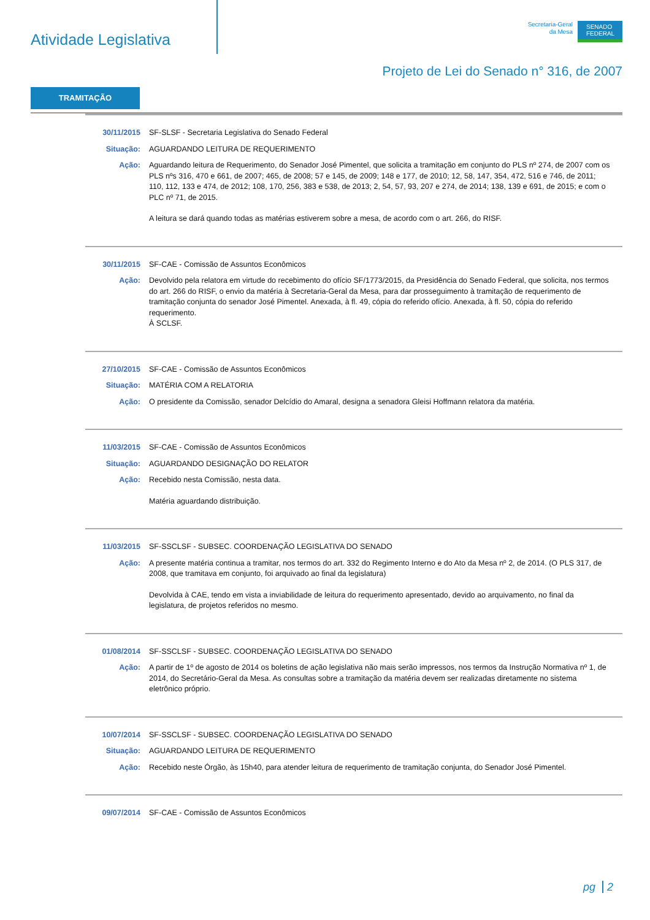Atividade Legislativa
Secretaria-Geral
da Mesa
SENADO
FEDERAL
Projeto de Lei do Senado n° 316, de 2007
TRAMITAÇÃO
| 30/11/2015 | SF-SLSF - Secretaria Legislativa do Senado Federal |
| Situação: | AGUARDANDO LEITURA DE REQUERIMENTO |
| Ação: | Aguardando leitura de Requerimento, do Senador José Pimentel, que solicita a tramitação em conjunto do PLS nº 274, de 2007 com os PLS nºs 316, 470 e 661, de 2007; 465, de 2008; 57 e 145, de 2009; 148 e 177, de 2010; 12, 58, 147, 354, 472, 516 e 746, de 2011; 110, 112, 133 e 474, de 2012; 108, 170, 256, 383 e 538, de 2013; 2, 54, 57, 93, 207 e 274, de 2014; 138, 139 e 691, de 2015; e com o PLC nº 71, de 2015. A leitura se dará quando todas as matérias estiverem sobre a mesa, de acordo com o art. 266, do RISF. |
| 30/11/2015 | SF-CAE - Comissão de Assuntos Econômicos |
| Ação: | Devolvido pela relatora em virtude do recebimento do ofício SF/1773/2015, da Presidência do Senado Federal, que solicita, nos termos do art. 266 do RISF, o envio da matéria à Secretaria-Geral da Mesa, para dar prosseguimento à tramitação de requerimento de tramitação conjunta do senador José Pimentel. Anexada, à fl. 49, cópia do referido ofício. Anexada, à fl. 50, cópia do referido requerimento. À SCLSF. |
| 27/10/2015 | SF-CAE - Comissão de Assuntos Econômicos |
| Situação: | MATÉRIA COM A RELATORIA |
| Ação: | O presidente da Comissão, senador Delcídio do Amaral, designa a senadora Gleisi Hoffmann relatora da matéria. |
| 11/03/2015 | SF-CAE - Comissão de Assuntos Econômicos |
| Situação: | AGUARDANDO DESIGNAÇÃO DO RELATOR |
| Ação: | Recebido nesta Comissão, nesta data. Matéria aguardando distribuição. |
| 11/03/2015 | SF-SSCLSF - SUBSEC. COORDENAÇÃO LEGISLATIVA DO SENADO |
| Ação: | A presente matéria continua a tramitar, nos termos do art. 332 do Regimento Interno e do Ato da Mesa nº 2, de 2014. (O PLS 317, de 2008, que tramitava em conjunto, foi arquivado ao final da legislatura) Devolvida à CAE, tendo em vista a inviabilidade de leitura do requerimento apresentado, devido ao arquivamento, no final da legislatura, de projetos referidos no mesmo. |
| 01/08/2014 | SF-SSCLSF - SUBSEC. COORDENAÇÃO LEGISLATIVA DO SENADO |
| Ação: | A partir de 1º de agosto de 2014 os boletins de ação legislativa não mais serão impressos, nos termos da Instrução Normativa nº 1, de 2014, do Secretário-Geral da Mesa. As consultas sobre a tramitação da matéria devem ser realizadas diretamente no sistema eletrônico próprio. |
| 10/07/2014 | SF-SSCLSF - SUBSEC. COORDENAÇÃO LEGISLATIVA DO SENADO |
| Situação: | AGUARDANDO LEITURA DE REQUERIMENTO |
| Ação: | Recebido neste Órgão, às 15h40, para atender leitura de requerimento de tramitação conjunta, do Senador José Pimentel. |
| 09/07/2014 | SF-CAE - Comissão de Assuntos Econômicos |
pg 2